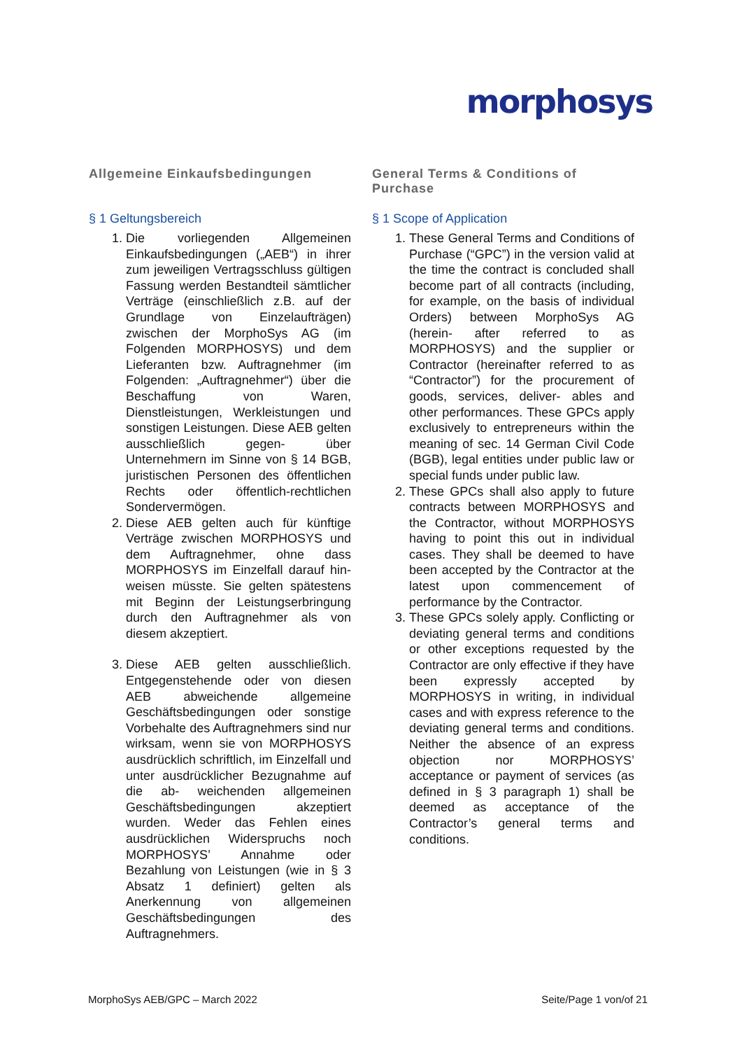morphosys
Allgemeine Einkaufsbedingungen
§ 1 Geltungsbereich
1. Die vorliegenden Allgemeinen Einkaufsbedingungen („AEB“) in ihrer zum jeweiligen Vertragsschluss gültigen Fassung werden Bestandteil sämtlicher Verträge (einschließlich z.B. auf der Grundlage von Einzelaufträgen) zwischen der MorphoSys AG (im Folgenden MORPHOSYS) und dem Lieferanten bzw. Auftragnehmer (im Folgenden: „Auftragnehmer“) über die Beschaffung von Waren, Dienstleistungen, Werkleistungen und sonstigen Leistungen. Diese AEB gelten ausschließlich gegen- über Unternehmern im Sinne von § 14 BGB, juristischen Personen des öffentlichen Rechts oder öffentlich-rechtlichen Sondervermögen.
2. Diese AEB gelten auch für künftige Verträge zwischen MORPHOSYS und dem Auftragnehmer, ohne dass MORPHOSYS im Einzelfall darauf hin- weisen müsste. Sie gelten spätestens mit Beginn der Leistungserbringung durch den Auftragnehmer als von diesem akzeptiert.
3. Diese AEB gelten ausschließlich. Entgegenstehende oder von diesen AEB abweichende allgemeine Geschäftsbedingungen oder sonstige Vorbehalte des Auftragnehmers sind nur wirksam, wenn sie von MORPHOSYS ausdrücklich schriftlich, im Einzelfall und unter ausdrücklicher Bezugnahme auf die ab- weichenden allgemeinen Geschäftsbedingungen akzeptiert wurden. Weder das Fehlen eines ausdrücklichen Widerspruchs noch MORPHOSYS’ Annahme oder Bezahlung von Leistungen (wie in § 3 Absatz 1 definiert) gelten als Anerkennung von allgemeinen Geschäftsbedingungen des Auftragnehmers.
General Terms & Conditions of Purchase
§ 1 Scope of Application
1. These General Terms and Conditions of Purchase (“GPC”) in the version valid at the time the contract is concluded shall become part of all contracts (including, for example, on the basis of individual Orders) between MorphoSys AG (herein- after referred to as MORPHOSYS) and the supplier or Contractor (hereinafter referred to as “Contractor”) for the procurement of goods, services, deliver- ables and other performances. These GPCs apply exclusively to entrepreneurs within the meaning of sec. 14 German Civil Code (BGB), legal entities under public law or special funds under public law.
2. These GPCs shall also apply to future contracts between MORPHOSYS and the Contractor, without MORPHOSYS having to point this out in individual cases. They shall be deemed to have been accepted by the Contractor at the latest upon commencement of performance by the Contractor.
3. These GPCs solely apply. Conflicting or deviating general terms and conditions or other exceptions requested by the Contractor are only effective if they have been expressly accepted by MORPHOSYS in writing, in individual cases and with express reference to the deviating general terms and conditions. Neither the absence of an express objection nor MORPHOSYS’ acceptance or payment of services (as defined in § 3 paragraph 1) shall be deemed as acceptance of the Contractor’s general terms and conditions.
MorphoSys AEB/GPC – March 2022 Seite/Page 1 von/of 21